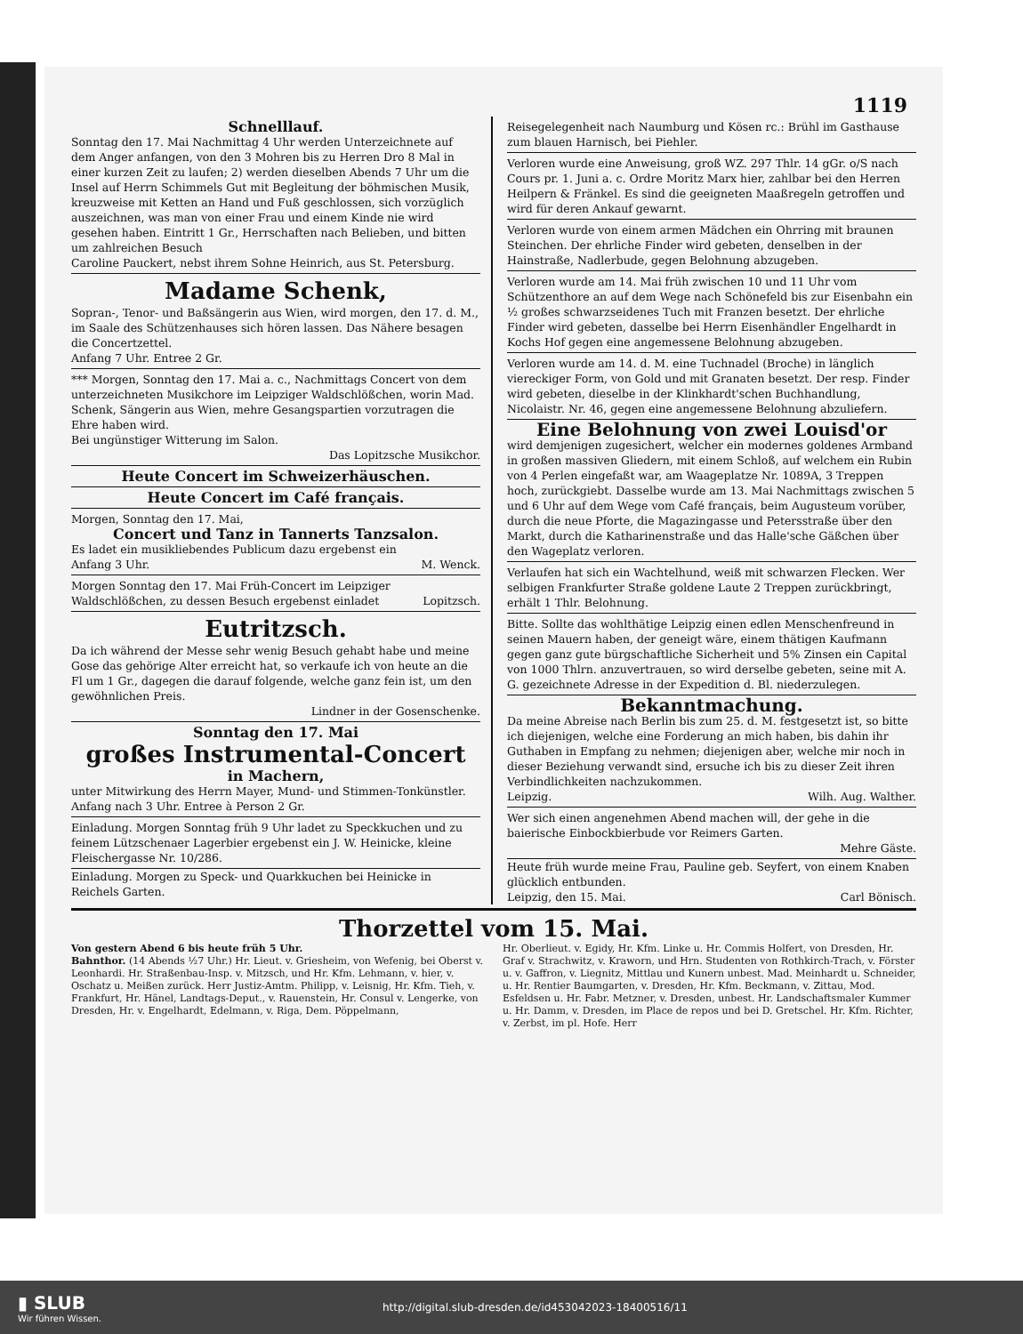1119
Schnelllauf.
Sonntag den 17. Mai Nachmittag 4 Uhr werden Unterzeichnete auf dem Anger anfangen, von den 3 Mohren bis zu Herren Dro 8 Mal in einer kurzen Zeit zu laufen; 2) werden dieselben Abends 7 Uhr um die Insel auf Herrn Schimmels Gut mit Begleitung der böhmischen Musik, kreuzweise mit Ketten an Hand und Fuß geschlossen, sich vorzüglich auszeichnen, was man von einer Frau und einem Kinde nie wird gesehen haben. Eintritt 1 Gr., Herrschaften nach Belieben, und bitten um zahlreichen Besuch
Caroline Pauckert, nebst ihrem Sohne Heinrich, aus St. Petersburg.
Madame Schenk,
Sopran-, Tenor- und Baßsängerin aus Wien, wird morgen, den 17. d. M., im Saale des Schützenhauses sich hören lassen. Das Nähere besagen die Concertzettel.
Anfang 7 Uhr. Entree 2 Gr.
*** Morgen, Sonntag den 17. Mai a. c., Nachmittags Concert von dem unterzeichneten Musikchore im Leipziger Waldschlößchen, worin Mad. Schenk, Sängerin aus Wien, mehre Gesangspartien vorzutragen die Ehre haben wird.
Bei ungünstiger Witterung im Salon.
Das Lopitzsche Musikchor.
Heute Concert im Schweizerhäuschen.
Heute Concert im Café français.
Morgen, Sonntag den 17. Mai,
Concert und Tanz in Tannerts Tanzsalon.
Es ladet ein musikliebendes Publicum dazu ergebenst ein
Anfang 3 Uhr. M. Wenck.
Morgen Sonntag den 17. Mai Früh-Concert im Leipziger Waldschlößchen, zu dessen Besuch ergebenst einladet Lopitzsch.
Eutritzsch.
Da ich während der Messe sehr wenig Besuch gehabt habe und meine Gose das gehörige Alter erreicht hat, so verkaufe ich von heute an die Fl um 1 Gr., dagegen die darauf folgende, welche ganz fein ist, um den gewöhnlichen Preis.
Lindner in der Gosenschenke.
Sonntag den 17. Mai
großes Instrumental-Concert
in Machern,
unter Mitwirkung des Herrn Mayer, Mund- und Stimmen-Tonkünstler.
Anfang nach 3 Uhr. Entree à Person 2 Gr.
Einladung. Morgen Sonntag früh 9 Uhr ladet zu Speckkuchen und zu feinem Lützschenaer Lagerbier ergebenst ein J. W. Heinicke, kleine Fleischergasse Nr. 10/286.
Einladung. Morgen zu Speck- und Quarkkuchen bei Heinicke in Reichels Garten.
Reisegelegenheit nach Naumburg und Kösen rc.: Brühl im Gasthause zum blauen Harnisch, bei Piehler.
Verloren wurde eine Anweisung, groß WZ. 297 Thlr. 14 gGr. o/S nach Cours pr. 1. Juni a. c. Ordre Moritz Marx hier, zahlbar bei den Herren Heilpern & Fränkel. Es sind die geeigneten Maaßregeln getroffen und wird für deren Ankauf gewarnt.
Verloren wurde von einem armen Mädchen ein Ohrring mit braunen Steinchen. Der ehrliche Finder wird gebeten, denselben in der Hainstraße, Nadlerbude, gegen Belohnung abzugeben.
Verloren wurde am 14. Mai früh zwischen 10 und 11 Uhr vom Schützenthore an auf dem Wege nach Schönefeld bis zur Eisenbahn ein ½ großes schwarzseidenes Tuch mit Franzen besetzt. Der ehrliche Finder wird gebeten, dasselbe bei Herrn Eisenhändler Engelhardt in Kochs Hof gegen eine angemessene Belohnung abzugeben.
Verloren wurde am 14. d. M. eine Tuchnadel (Broche) in länglich viereckiger Form, von Gold und mit Granaten besetzt. Der resp. Finder wird gebeten, dieselbe in der Klinkhardt'schen Buchhandlung, Nicolaistr. Nr. 46, gegen eine angemessene Belohnung abzuliefern.
Eine Belohnung von zwei Louisd'or
wird demjenigen zugesichert, welcher ein modernes goldenes Armband in großen massiven Gliedern, mit einem Schloß, auf welchem ein Rubin von 4 Perlen eingefaßt war, am Waageplatze Nr. 1089A, 3 Treppen hoch, zurückgiebt. Dasselbe wurde am 13. Mai Nachmittags zwischen 5 und 6 Uhr auf dem Wege vom Café français, beim Augusteum vorüber, durch die neue Pforte, die Magazingasse und Petersstraße über den Markt, durch die Katharinenstraße und das Halle'sche Gäßchen über den Wageplatz verloren.
Verlaufen hat sich ein Wachtelhund, weiß mit schwarzen Flecken. Wer selbigen Frankfurter Straße goldene Laute 2 Treppen zurückbringt, erhält 1 Thlr. Belohnung.
Bitte. Sollte das wohlthätige Leipzig einen edlen Menschenfreund in seinen Mauern haben, der geneigt wäre, einem thätigen Kaufmann gegen ganz gute bürgschaftliche Sicherheit und 5% Zinsen ein Capital von 1000 Thlrn. anzuvertrauen, so wird derselbe gebeten, seine mit A. G. gezeichnete Adresse in der Expedition d. Bl. niederzulegen.
Bekanntmachung.
Da meine Abreise nach Berlin bis zum 25. d. M. festgesetzt ist, so bitte ich diejenigen, welche eine Forderung an mich haben, bis dahin ihr Guthaben in Empfang zu nehmen; diejenigen aber, welche mir noch in dieser Beziehung verwandt sind, ersuche ich bis zu dieser Zeit ihren Verbindlichkeiten nachzukommen.
Leipzig. Wilh. Aug. Walther.
Wer sich einen angenehmen Abend machen will, der gehe in die baierische Einbockbierbude vor Reimers Garten.
Mehre Gäste.
Heute früh wurde meine Frau, Pauline geb. Seyfert, von einem Knaben glücklich entbunden.
Leipzig, den 15. Mai. Carl Bönisch.
Thorzettel vom 15. Mai.
Von gestern Abend 6 bis heute früh 5 Uhr.
Bahnthor. (14 Abends ½7 Uhr.) Hr. Lieut. v. Griesheim, von Wefenig, bei Oberst v. Leonhardi. Hr. Straßenbau-Insp. v. Mitzsch, und Hr. Kfm. Lehmann, v. hier, v. Oschatz u. Meißen zurück. Herr Justiz-Amtm. Philipp, v. Leisnig, Hr. Kfm. Tieh, v. Frankfurt, Hr. Hänel, Landtags-Deput., v. Rauenstein, Hr. Consul v. Lengerke, von Dresden, Hr. v. Engelhardt, Edelmann, v. Riga, Dem. Pöppelmann,
Hr. Oberlieut. v. Egidy, Hr. Kfm. Linke u. Hr. Commis Holfert, von Dresden, Hr. Graf v. Strachwitz, v. Kraworn, und Hrn. Studenten von Rothkirch-Trach, v. Förster u. v. Gaffron, v. Liegnitz, Mittlau und Kunern unbest. Mad. Meinhardt u. Schneider, u. Hr. Rentier Baumgarten, v. Dresden, Hr. Kfm. Beckmann, v. Zittau, Mod. Esfeldsen u. Hr. Fabr. Metzner, v. Dresden, unbest. Hr. Landschaftsmaler Kummer u. Hr. Damm, v. Dresden, im Place de repos und bei D. Gretschel. Hr. Kfm. Richter, v. Zerbst, im pl. Hofe. Herr
▮ SLUB
Wir führen Wissen.
http://digital.slub-dresden.de/id453042023-18400516/11